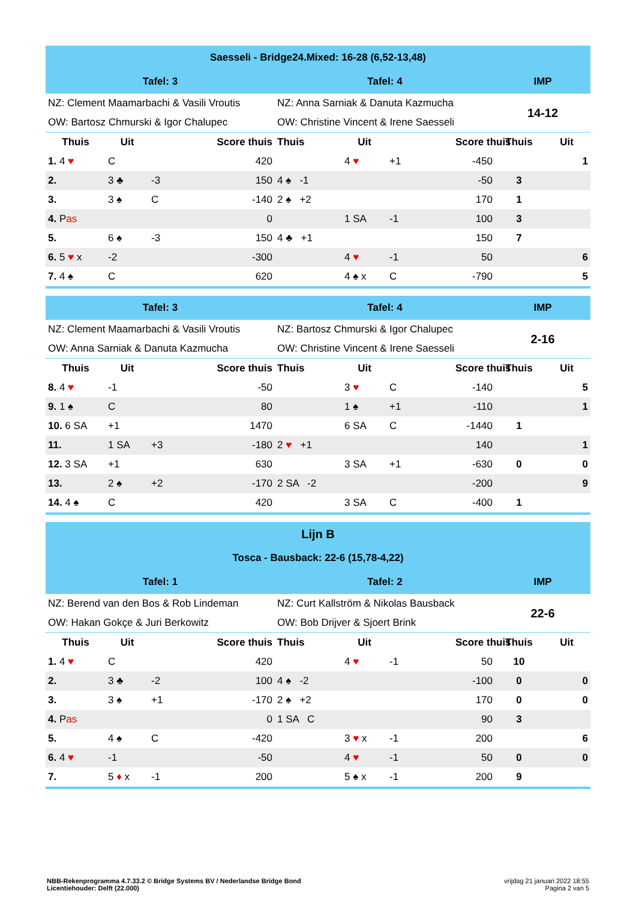| Saesseli - Bridge24.Mixed: 16-28 (6,52-13,48) | | | | | | | | | |
| Tafel: 3 | | | | Tafel: 4 | | | | IMP | |
| NZ: Clement Maamarbachi & Vasili Vroutis | | | | NZ: Anna Sarniak & Danuta Kazmucha | | | | 14-12 | |
| OW: Bartosz Chmurski & Igor Chalupec | | | | OW: Christine Vincent & Irene Saesseli | | | | | |
| Thuis | Uit | | Score thuis | Thuis | Uit | | Score thuis | Thuis | Uit |
| 1. 4 ♥ | C | | 420 | | 4 ♥ | +1 | -450 | | 1 |
| 2. | 3 ♣ | -3 | 150 | 4 ♠ -1 | | | -50 | 3 | |
| 3. | 3 ♠ | C | -140 | 2 ♠ +2 | | | 170 | 1 | |
| 4. P as | | | 0 | | 1 SA | -1 | 100 | 3 | |
| 5. | 6 ♠ | -3 | 150 | 4 ♣ +1 | | | 150 | 7 | |
| 6. 5 ♥ x | -2 | | -300 | | 4 ♥ | -1 | 50 | | 6 |
| 7. 4 ♠ | C | | 620 | | 4 ♠ x | C | -790 | | 5 |
| Tafel: 3 | | | | Tafel: 4 | | | | IMP | |
| NZ: Clement Maamarbachi & Vasili Vroutis | | | | NZ: Bartosz Chmurski & Igor Chalupec | | | | 2-16 | |
| OW: Anna Sarniak & Danuta Kazmucha | | | | OW: Christine Vincent & Irene Saesseli | | | | | |
| Thuis | Uit | | Score thuis | Thuis | Uit | | Score thuis | Thuis | Uit |
| 8. 4 ♥ | -1 | | -50 | | 3 ♥ | C | -140 | | 5 |
| 9. 1 ♠ | C | | 80 | | 1 ♠ | +1 | -110 | | 1 |
| 10. 6 SA | +1 | | 1470 | | 6 SA | C | -1440 | 1 | |
| 11. | 1 SA | +3 | -180 | 2 ♥ +1 | | | 140 | | 1 |
| 12. 3 SA | +1 | | 630 | | 3 SA | +1 | -630 | 0 | 0 |
| 13. | 2 ♠ | +2 | -170 | 2 SA -2 | | | -200 | | 9 |
| 14. 4 ♠ | C | | 420 | | 3 SA | C | -400 | 1 | |
| Lijn B | | | | | | | | | |
| Tosca - Bausback: 22-6 (15,78-4,22) | | | | | | | | | |
| Tafel: 1 | | | | Tafel: 2 | | | | IMP | |
| NZ: Berend van den Bos & Rob Lindeman | | | | NZ: Curt Kallström & Nikolas Bausback | | | | 22-6 | |
| OW: Hakan Gokçe & Juri Berkowitz | | | | OW: Bob Drijver & Sjoert Brink | | | | | |
| Thuis | Uit | | Score thuis | Thuis | Uit | | Score thuis | Thuis | Uit |
| 1. 4 ♥ | C | | 420 | | 4 ♥ | -1 | 50 | 10 | |
| 2. | 3 ♣ | -2 | 100 | 4 ♠ -2 | | | -100 | 0 | 0 |
| 3. | 3 ♠ | +1 | -170 | 2 ♠ +2 | | | 170 | 0 | 0 |
| 4. P as | | | 0 | 1 SA C | | | 90 | 3 | |
| 5. | 4 ♠ | C | -420 | | 3 ♥ x | -1 | 200 | | 6 |
| 6. 4 ♥ | -1 | | -50 | | 4 ♥ | -1 | 50 | 0 | 0 |
| 7. | 5 ♦ x | -1 | 200 | | 5 ♠ x | -1 | 200 | 9 | |
NBB-Rekenprogramma 4.7.33.2 © Bridge Systems BV / Nederlandse Bridge Bond
Licentiehouder: Delft (22.000)
vrijdag 21 januari 2022 18:55
Pagina 2 van 5